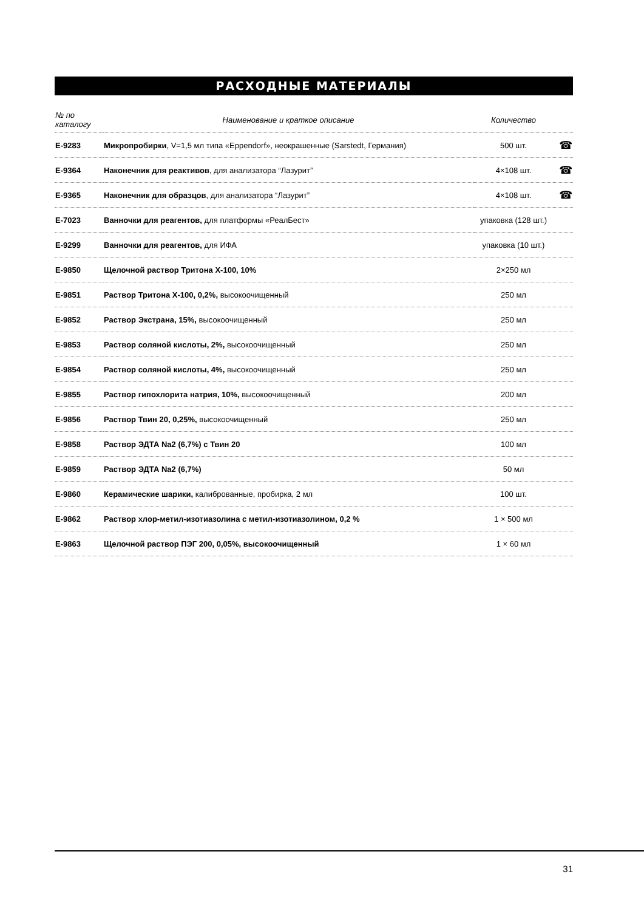РАСХОДНЫЕ МАТЕРИАЛЫ
| № по каталогу | Наименование и краткое описание | Количество | |
| --- | --- | --- | --- |
| E-9283 | Микропробирки , V=1,5 мл типа «Eppendorf», неокрашенные (Sarstedt, Германия) | 500 шт. | ☎ |
| E-9364 | Наконечник для реактивов , для анализатора “Лазурит” | 4×108 шт. | ☎ |
| E-9365 | Наконечник для образцов , для анализатора “Лазурит” | 4×108 шт. | ☎ |
| E-7023 | Ванночки для реагентов, для платформы «РеалБест» | упаковка (128 шт.) | |
| E-9299 | Ванночки для реагентов, для ИФА | упаковка (10 шт.) | |
| E-9850 | Щелочной раствор Тритона X-100, 10% | 2×250 мл | |
| E-9851 | Раствор Тритона X-100, 0,2%, высокоочищенный | 250 мл | |
| E-9852 | Раствор Экстрана, 15%, высокоочищенный | 250 мл | |
| E-9853 | Раствор соляной кислоты, 2%, высокоочищенный | 250 мл | |
| E-9854 | Раствор соляной кислоты, 4%, высокоочищенный | 250 мл | |
| E-9855 | Раствор гипохлорита натрия, 10%, высокоочищенный | 200 мл | |
| E-9856 | Раствор Твин 20, 0,25%, высокоочищенный | 250 мл | |
| E-9858 | Раствор ЭДТА Na2 (6,7%) с Твин 20 | 100 мл | |
| E-9859 | Раствор ЭДТА Na2 (6,7%) | 50 мл | |
| E-9860 | Керамические шарики, калиброванные, пробирка, 2 мл | 100 шт. | |
| E-9862 | Раствор хлор-метил-изотиазолина с метил-изотиазолином, 0,2 % | 1 × 500 мл | |
| E-9863 | Щелочной раствор ПЭГ 200, 0,05%, высокоочищенный | 1 × 60 мл | |
31